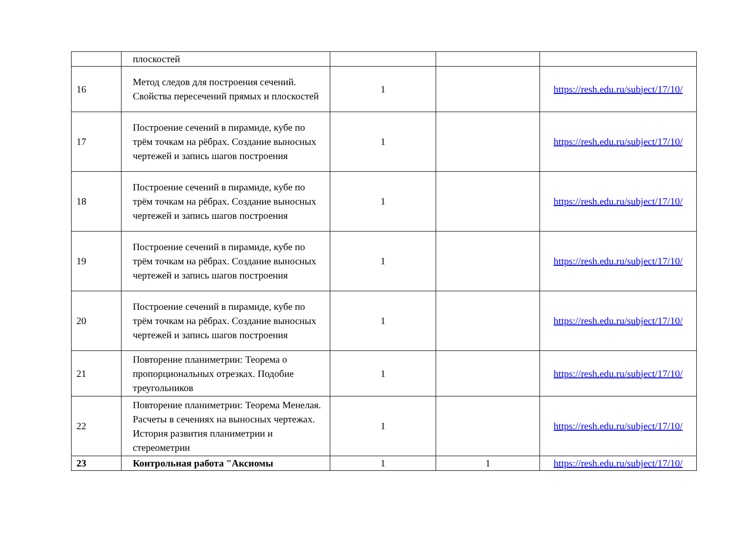| | плоскостей | | | |
| 16 | Метод следов для построения сечений. Свойства пересечений прямых и плоскостей | 1 | | https://resh.edu.ru/subject/17/10/ |
| 17 | Построение сечений в пирамиде, кубе по трём точкам на рёбрах. Создание выносных чертежей и запись шагов построения | 1 | | https://resh.edu.ru/subject/17/10/ |
| 18 | Построение сечений в пирамиде, кубе по трём точкам на рёбрах. Создание выносных чертежей и запись шагов построения | 1 | | https://resh.edu.ru/subject/17/10/ |
| 19 | Построение сечений в пирамиде, кубе по трём точкам на рёбрах. Создание выносных чертежей и запись шагов построения | 1 | | https://resh.edu.ru/subject/17/10/ |
| 20 | Построение сечений в пирамиде, кубе по трём точкам на рёбрах. Создание выносных чертежей и запись шагов построения | 1 | | https://resh.edu.ru/subject/17/10/ |
| 21 | Повторение планиметрии: Теорема о пропорциональных отрезках. Подобие треугольников | 1 | | https://resh.edu.ru/subject/17/10/ |
| 22 | Повторение планиметрии: Теорема Менелая. Расчеты в сечениях на выносных чертежах. История развития планиметрии и стереометрии | 1 | | https://resh.edu.ru/subject/17/10/ |
| 23 | Контрольная работа "Аксиомы | 1 | 1 | https://resh.edu.ru/subject/17/10/ |